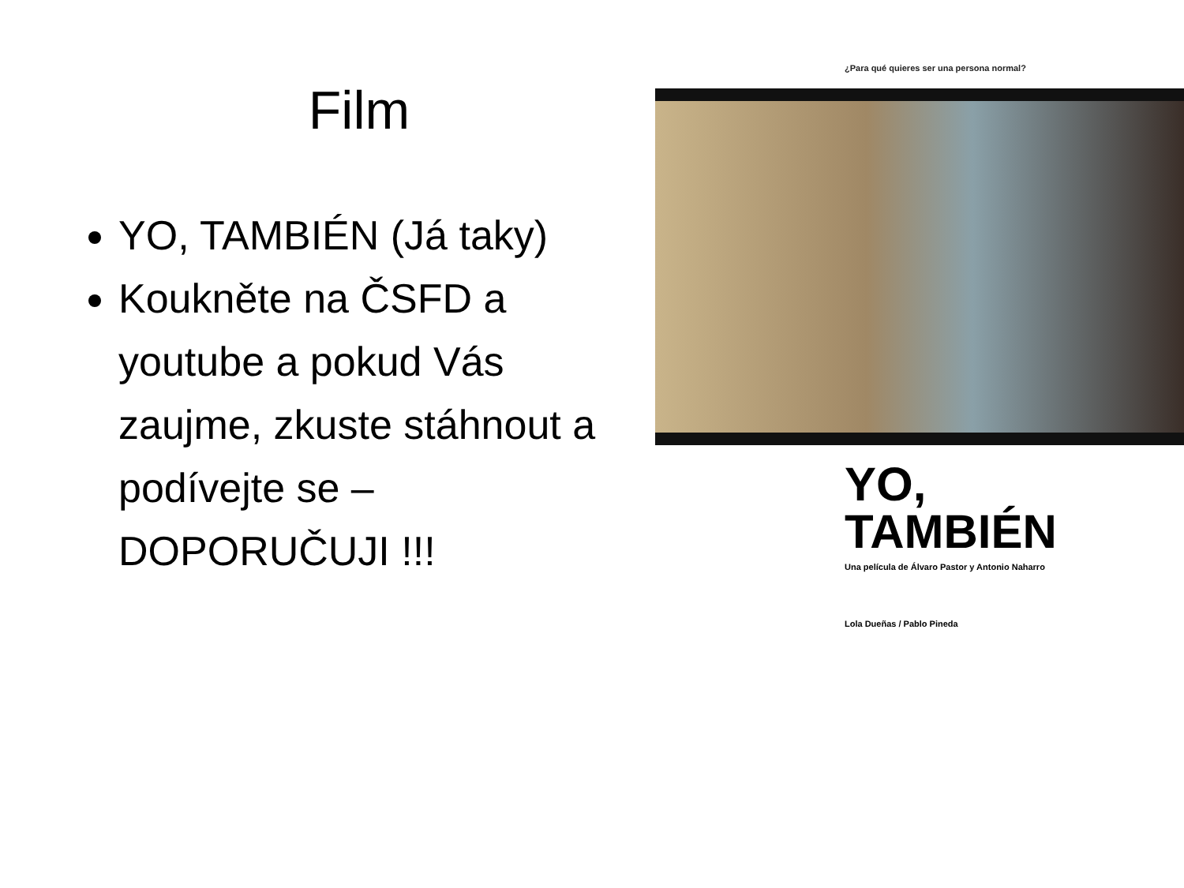Film
YO, TAMBIÉN (Já taky)
Koukněte na ČSFD a youtube a pokud Vás zaujme, zkuste stáhnout a podívejte se – DOPORUČUJI !!!
¿Para qué quieres ser una persona normal?
YO,
TAMBIÉN
Una película de Álvaro Pastor y Antonio Naharro
Lola Dueñas / Pablo Pineda